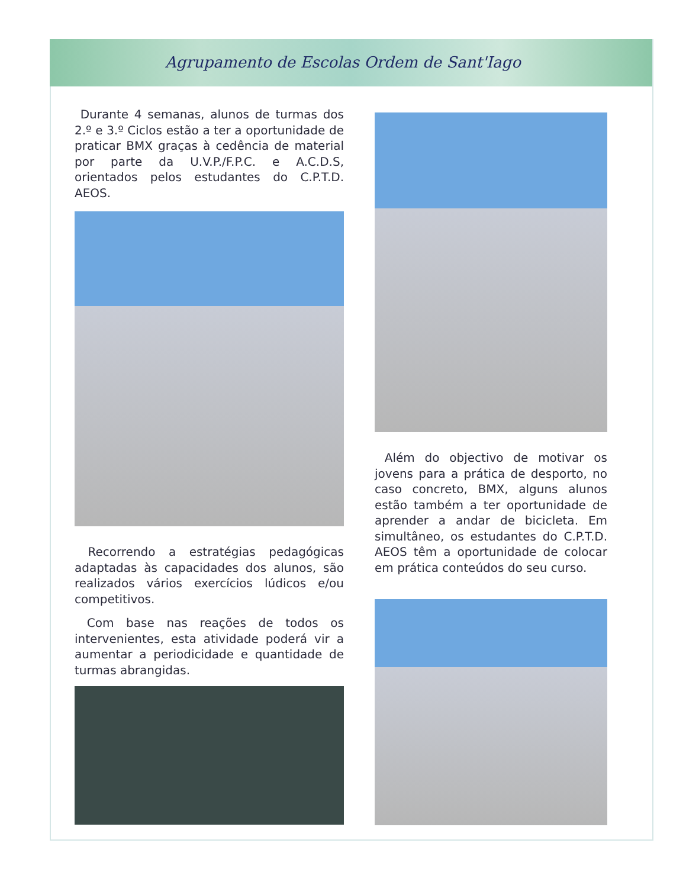Agrupamento de Escolas Ordem de Sant'Iago
Durante 4 semanas, alunos de turmas dos 2.º e 3.º Ciclos estão a ter a oportunidade de praticar BMX graças à cedência de material por parte da U.V.P./F.P.C. e A.C.D.S, orientados pelos estudantes do C.P.T.D. AEOS.
Recorrendo a estratégias pedagógicas adaptadas às capacidades dos alunos, são realizados vários exercícios lúdicos e/ou competitivos.
Com base nas reações de todos os intervenientes, esta atividade poderá vir a aumentar a periodicidade e quantidade de turmas abrangidas.
Além do objectivo de motivar os jovens para a prática de desporto, no caso concreto, BMX, alguns alunos estão também a ter oportunidade de aprender a andar de bicicleta. Em simultâneo, os estudantes do C.P.T.D. AEOS têm a oportunidade de colocar em prática conteúdos do seu curso.